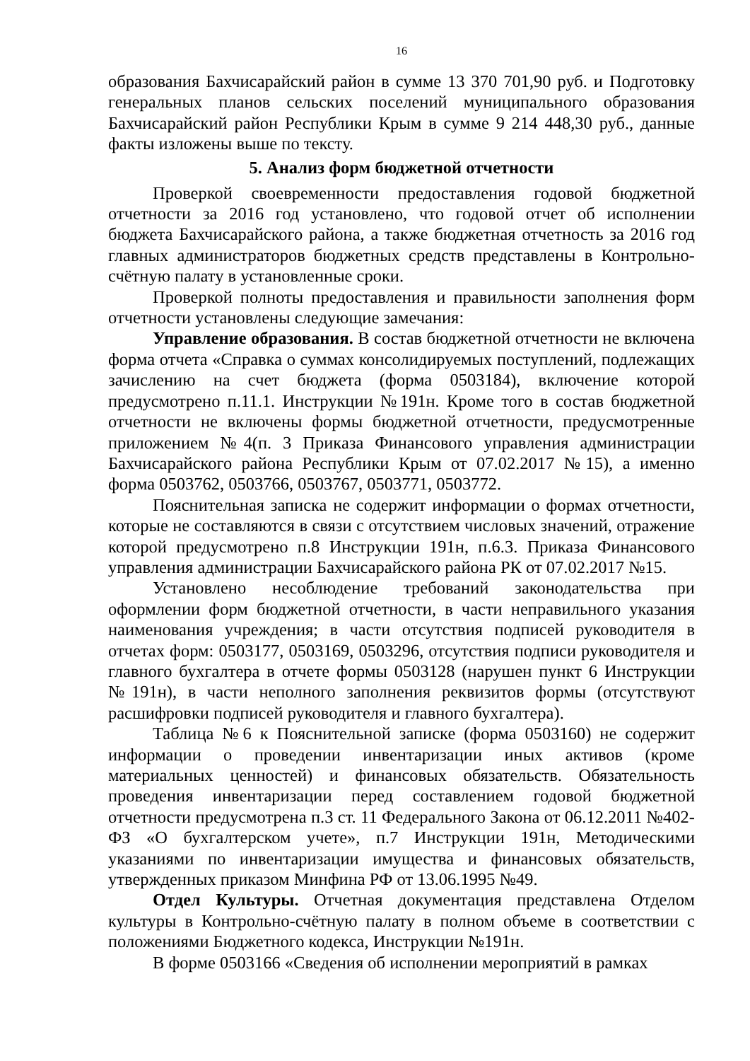16
образования Бахчисарайский район в сумме 13 370 701,90 руб. и Подготовку генеральных планов сельских поселений муниципального образования Бахчисарайский район Республики Крым в сумме 9 214 448,30 руб., данные факты изложены выше по тексту.
5. Анализ форм бюджетной отчетности
Проверкой своевременности предоставления годовой бюджетной отчетности за 2016 год установлено, что годовой отчет об исполнении бюджета Бахчисарайского района, а также бюджетная отчетность за 2016 год главных администраторов бюджетных средств представлены в Контрольно-счётную палату в установленные сроки.
Проверкой полноты предоставления и правильности заполнения форм отчетности установлены следующие замечания:
Управление образования. В состав бюджетной отчетности не включена форма отчета «Справка о суммах консолидируемых поступлений, подлежащих зачислению на счет бюджета (форма 0503184), включение которой предусмотрено п.11.1. Инструкции №191н. Кроме того в состав бюджетной отчетности не включены формы бюджетной отчетности, предусмотренные приложением №4(п. 3 Приказа Финансового управления администрации Бахчисарайского района Республики Крым от 07.02.2017 №15), а именно форма 0503762, 0503766, 0503767, 0503771, 0503772.
Пояснительная записка не содержит информации о формах отчетности, которые не составляются в связи с отсутствием числовых значений, отражение которой предусмотрено п.8 Инструкции 191н, п.6.3. Приказа Финансового управления администрации Бахчисарайского района РК от 07.02.2017 №15.
Установлено несоблюдение требований законодательства при оформлении форм бюджетной отчетности, в части неправильного указания наименования учреждения; в части отсутствия подписей руководителя в отчетах форм: 0503177, 0503169, 0503296, отсутствия подписи руководителя и главного бухгалтера в отчете формы 0503128 (нарушен пункт 6 Инструкции №191н), в части неполного заполнения реквизитов формы (отсутствуют расшифровки подписей руководителя и главного бухгалтера).
Таблица №6 к Пояснительной записке (форма 0503160) не содержит информации о проведении инвентаризации иных активов (кроме материальных ценностей) и финансовых обязательств. Обязательность проведения инвентаризации перед составлением годовой бюджетной отчетности предусмотрена п.3 ст. 11 Федерального Закона от 06.12.2011 №402-ФЗ «О бухгалтерском учете», п.7 Инструкции 191н, Методическими указаниями по инвентаризации имущества и финансовых обязательств, утвержденных приказом Минфина РФ от 13.06.1995 №49.
Отдел Культуры. Отчетная документация представлена Отделом культуры в Контрольно-счётную палату в полном объеме в соответствии с положениями Бюджетного кодекса, Инструкции №191н.
В форме 0503166 «Сведения об исполнении мероприятий в рамках